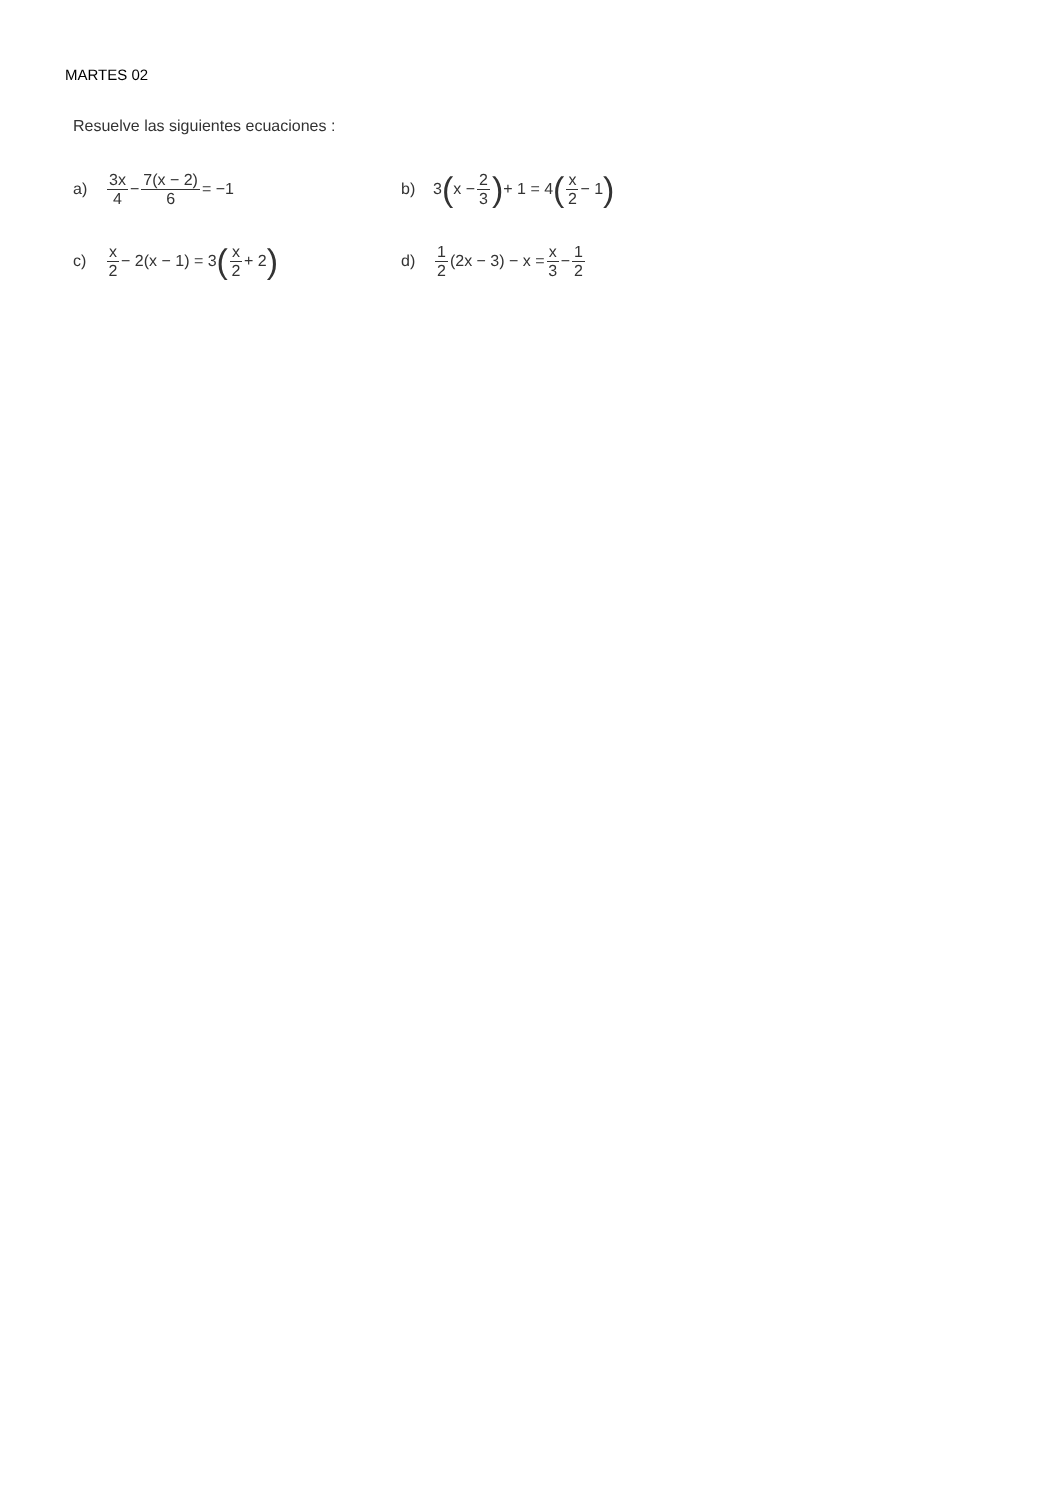MARTES 02
Resuelve las siguientes ecuaciones :
a) 3x 4 − 7(x − 2) 6 = −1 b) 3 (x − 2 3) + 1 = 4 (x 2 − 1)
c) x 2 − 2(x − 1) = 3 (x 2 + 2)
d) 1 2 (2x − 3) − x = x 3 − 1 2